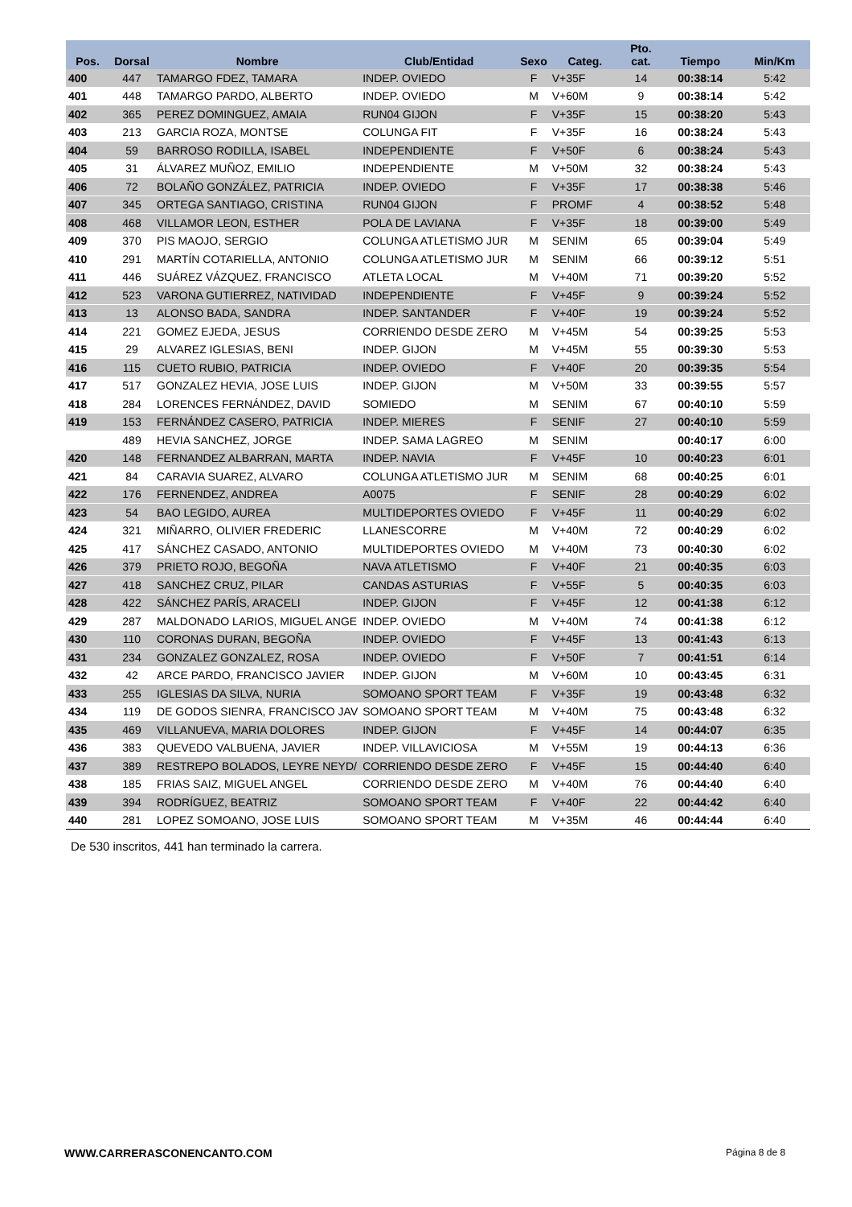| Pos. | Dorsal | Nombre | Club/Entidad | Sexo | Categ. | Pto. cat. | Tiempo | Min/Km |
| --- | --- | --- | --- | --- | --- | --- | --- | --- |
| 400 | 447 | TAMARGO FDEZ, TAMARA | INDEP. OVIEDO | F | V+35F | 14 | 00:38:14 | 5:42 |
| 401 | 448 | TAMARGO PARDO, ALBERTO | INDEP. OVIEDO | M | V+60M | 9 | 00:38:14 | 5:42 |
| 402 | 365 | PEREZ DOMINGUEZ, AMAIA | RUN04 GIJON | F | V+35F | 15 | 00:38:20 | 5:43 |
| 403 | 213 | GARCIA ROZA, MONTSE | COLUNGA FIT | F | V+35F | 16 | 00:38:24 | 5:43 |
| 404 | 59 | BARROSO RODILLA, ISABEL | INDEPENDIENTE | F | V+50F | 6 | 00:38:24 | 5:43 |
| 405 | 31 | ÁLVAREZ MUÑOZ, EMILIO | INDEPENDIENTE | M | V+50M | 32 | 00:38:24 | 5:43 |
| 406 | 72 | BOLAÑO GONZÁLEZ, PATRICIA | INDEP. OVIEDO | F | V+35F | 17 | 00:38:38 | 5:46 |
| 407 | 345 | ORTEGA SANTIAGO, CRISTINA | RUN04 GIJON | F | PROMF | 4 | 00:38:52 | 5:48 |
| 408 | 468 | VILLAMOR LEON, ESTHER | POLA DE LAVIANA | F | V+35F | 18 | 00:39:00 | 5:49 |
| 409 | 370 | PIS MAOJO, SERGIO | COLUNGA ATLETISMO JUR | M | SENIM | 65 | 00:39:04 | 5:49 |
| 410 | 291 | MARTÍN COTARIELLA, ANTONIO | COLUNGA ATLETISMO JUR | M | SENIM | 66 | 00:39:12 | 5:51 |
| 411 | 446 | SUÁREZ VÁZQUEZ, FRANCISCO | ATLETA LOCAL | M | V+40M | 71 | 00:39:20 | 5:52 |
| 412 | 523 | VARONA GUTIERREZ, NATIVIDAD | INDEPENDIENTE | F | V+45F | 9 | 00:39:24 | 5:52 |
| 413 | 13 | ALONSO BADA, SANDRA | INDEP. SANTANDER | F | V+40F | 19 | 00:39:24 | 5:52 |
| 414 | 221 | GOMEZ EJEDA, JESUS | CORRIENDO DESDE ZERO | M | V+45M | 54 | 00:39:25 | 5:53 |
| 415 | 29 | ALVAREZ IGLESIAS, BENI | INDEP. GIJON | M | V+45M | 55 | 00:39:30 | 5:53 |
| 416 | 115 | CUETO RUBIO, PATRICIA | INDEP. OVIEDO | F | V+40F | 20 | 00:39:35 | 5:54 |
| 417 | 517 | GONZALEZ HEVIA, JOSE LUIS | INDEP. GIJON | M | V+50M | 33 | 00:39:55 | 5:57 |
| 418 | 284 | LORENCES FERNÁNDEZ, DAVID | SOMIEDO | M | SENIM | 67 | 00:40:10 | 5:59 |
| 419 | 153 | FERNÁNDEZ CASERO, PATRICIA | INDEP. MIERES | F | SENIF | 27 | 00:40:10 | 5:59 |
| | 489 | HEVIA SANCHEZ, JORGE | INDEP. SAMA LAGREO | M | SENIM | | 00:40:17 | 6:00 |
| 420 | 148 | FERNANDEZ ALBARRAN, MARTA | INDEP. NAVIA | F | V+45F | 10 | 00:40:23 | 6:01 |
| 421 | 84 | CARAVIA SUAREZ, ALVARO | COLUNGA ATLETISMO JUR | M | SENIM | 68 | 00:40:25 | 6:01 |
| 422 | 176 | FERNENDEZ, ANDREA | A0075 | F | SENIF | 28 | 00:40:29 | 6:02 |
| 423 | 54 | BAO LEGIDO, AUREA | MULTIDEPORTES OVIEDO | F | V+45F | 11 | 00:40:29 | 6:02 |
| 424 | 321 | MIÑARRO, OLIVIER FREDERIC | LLANESCORRE | M | V+40M | 72 | 00:40:29 | 6:02 |
| 425 | 417 | SÁNCHEZ CASADO, ANTONIO | MULTIDEPORTES OVIEDO | M | V+40M | 73 | 00:40:30 | 6:02 |
| 426 | 379 | PRIETO ROJO, BEGOÑA | NAVA ATLETISMO | F | V+40F | 21 | 00:40:35 | 6:03 |
| 427 | 418 | SANCHEZ CRUZ, PILAR | CANDAS ASTURIAS | F | V+55F | 5 | 00:40:35 | 6:03 |
| 428 | 422 | SÁNCHEZ PARÍS, ARACELI | INDEP. GIJON | F | V+45F | 12 | 00:41:38 | 6:12 |
| 429 | 287 | MALDONADO LARIOS, MIGUEL ANGE | INDEP. OVIEDO | M | V+40M | 74 | 00:41:38 | 6:12 |
| 430 | 110 | CORONAS DURAN, BEGOÑA | INDEP. OVIEDO | F | V+45F | 13 | 00:41:43 | 6:13 |
| 431 | 234 | GONZALEZ GONZALEZ, ROSA | INDEP. OVIEDO | F | V+50F | 7 | 00:41:51 | 6:14 |
| 432 | 42 | ARCE PARDO, FRANCISCO JAVIER | INDEP. GIJON | M | V+60M | 10 | 00:43:45 | 6:31 |
| 433 | 255 | IGLESIAS DA SILVA, NURIA | SOMOANO SPORT TEAM | F | V+35F | 19 | 00:43:48 | 6:32 |
| 434 | 119 | DE GODOS SIENRA, FRANCISCO JAV | SOMOANO SPORT TEAM | M | V+40M | 75 | 00:43:48 | 6:32 |
| 435 | 469 | VILLANUEVA, MARIA DOLORES | INDEP. GIJON | F | V+45F | 14 | 00:44:07 | 6:35 |
| 436 | 383 | QUEVEDO VALBUENA, JAVIER | INDEP. VILLAVICIOSA | M | V+55M | 19 | 00:44:13 | 6:36 |
| 437 | 389 | RESTREPO BOLADOS, LEYRE NEYD/ | CORRIENDO DESDE ZERO | F | V+45F | 15 | 00:44:40 | 6:40 |
| 438 | 185 | FRIAS SAIZ, MIGUEL ANGEL | CORRIENDO DESDE ZERO | M | V+40M | 76 | 00:44:40 | 6:40 |
| 439 | 394 | RODRÍGUEZ, BEATRIZ | SOMOANO SPORT TEAM | F | V+40F | 22 | 00:44:42 | 6:40 |
| 440 | 281 | LOPEZ SOMOANO, JOSE LUIS | SOMOANO SPORT TEAM | M | V+35M | 46 | 00:44:44 | 6:40 |
De 530 inscritos, 441 han terminado la carrera.
WWW.CARRERASCONENCANTO.COM Página 8 de 8